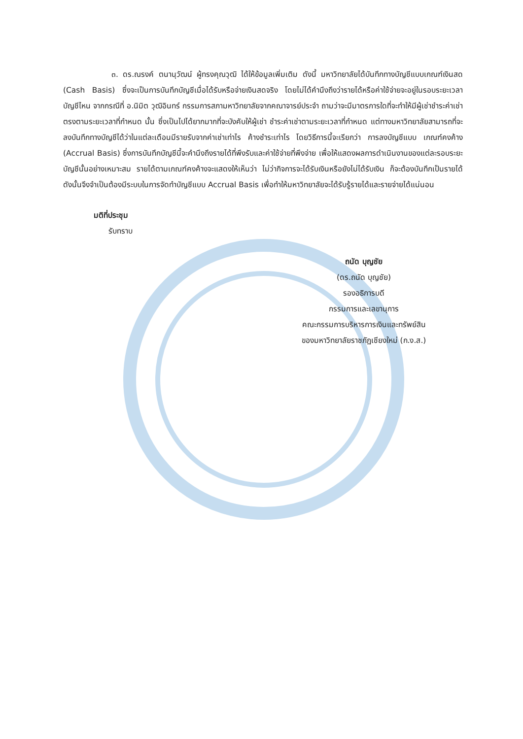๓. ดร.ณรงค์ ตนานุวัฒน์ ผู้ทรงคุณวุฒิ ได้ให้ข้อมูลเพิ่มเติม ดังนี้ มหาวิทยาลัยได้บันทึกทางบัญชีแบบเกณฑ์เงินสด (Cash Basis) ซึ่งจะเป็นการบันทึกบัญชีเมื่อได้รับหรือจ่ายเงินสดจริง โดยไม่ได้คำนึงถึงว่ารายได้หรือค่าใช้จ่ายจะอยู่ในรอบระยะเวลาบัญชีไหน จากกรณีที่ อ.นิมิต วุฒิอินทร์ กรรมการสภามหาวิทยาลัยจากคณาจารย์ประจำ ถามว่าจะมีมาตรการใดที่จะทำให้มีผู้เช่าชำระค่าเช่าตรงตามระยะเวลาที่กำหนด นั้น ซึ่งเป็นไปได้ยากมากที่จะบังคับให้ผู้เช่า ชำระค่าเช่าตามระยะเวลาที่กำหนด แต่ทางมหาวิทยาลัยสามารถที่จะลงบันทึกทางบัญชีได้ว่าในแต่ละเดือนมีรายรับจากค่าเช่าเท่าไร ค้างชำระเท่าไร โดยวิธีการนี้จะเรียกว่า การลงบัญชีแบบ เกณฑ์คงค้าง (Accrual Basis) ซึ่งการบันทึกบัญชีนี้จะคำนึงถึงรายได้ที่พึงรับและค่าใช้จ่ายที่พึงจ่าย เพื่อให้แสดงผลการดำเนินงานของแต่ละรอบระยะบัญชีนั้นอย่างเหมาะสม รายได้ตามเกณฑ์คงค้างจะแสดงให้เห็นว่า ไม่ว่ากิจการจะได้รับเงินหรือยังไม่ได้รับเงิน ก็จะต้องบันทึกเป็นรายได้ ดังนั้นจึงจำเป็นต้องมีระบบในการจัดทำบัญชีแบบ Accrual Basis เพื่อทำให้มหาวิทยาลัยจะได้รับรู้รายได้และรายจ่ายได้แน่นอน
มติที่ประชุม
รับทราบ
ถนัด บุญชัย
(ดร.ถนัด บุญชัย)
รองอธิการบดี
กรรมการและเลขานุการ
คณะกรรมการบริหารการเงินและทรัพย์สิน
ของมหาวิทยาลัยราชภัฏเชียงใหม่ (ก.ง.ส.)